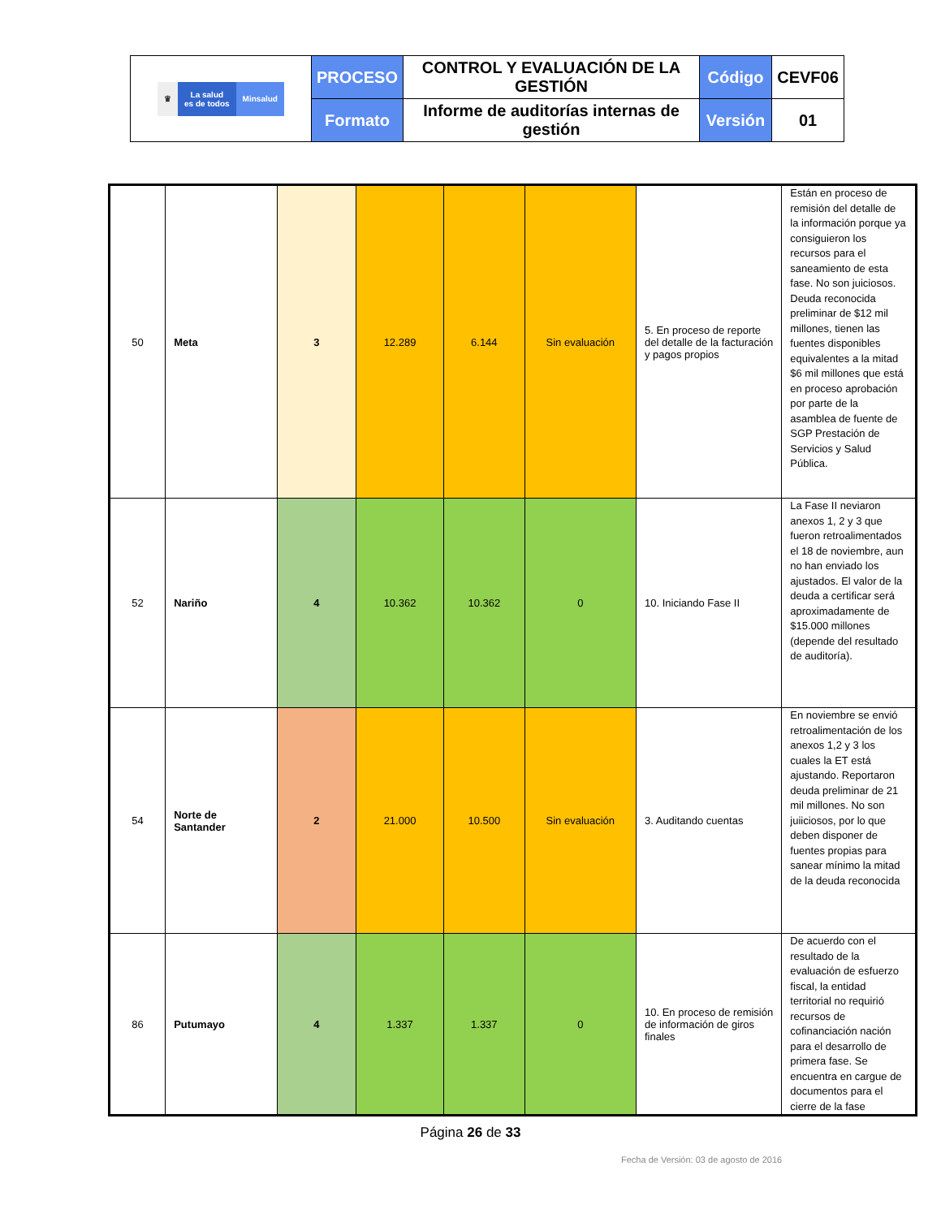| ♛ La salud es de todos Minsalud | PROCESO | CONTROL Y EVALUACIÓN DE LA GESTIÓN | Código | CEVF06 |
| | Formato | Informe de auditorías internas de gestión | Versión | 01 |
| 50 | Meta | 3 | 12.289 | 6.144 | Sin evaluación | 5. En proceso de reporte del detalle de la facturación y pagos propios | Están en proceso de remisión del detalle de la información porque ya consiguieron los recursos para el saneamiento de esta fase. No son juiciosos. Deuda reconocida preliminar de $12 mil millones, tienen las fuentes disponibles equivalentes a la mitad $6 mil millones que está en proceso aprobación por parte de la asamblea de fuente de SGP Prestación de Servicios y Salud Pública. |
| 52 | Nariño | 4 | 10.362 | 10.362 | 0 | 10. Iniciando Fase II | La Fase II neviaron anexos 1, 2 y 3 que fueron retroalimentados el 18 de noviembre, aun no han enviado los ajustados. El valor de la deuda a certificar será aproximadamente de $15.000 millones (depende del resultado de auditoría). |
| 54 | Norte de Santander | 2 | 21.000 | 10.500 | Sin evaluación | 3. Auditando cuentas | En noviembre se envió retroalimentación de los anexos 1,2 y 3 los cuales la ET está ajustando. Reportaron deuda preliminar de 21 mil millones. No son juiiciosos, por lo que deben disponer de fuentes propias para sanear mínimo la mitad de la deuda reconocida |
| 86 | Putumayo | 4 | 1.337 | 1.337 | 0 | 10. En proceso de remisión de información de giros finales | De acuerdo con el resultado de la evaluación de esfuerzo fiscal, la entidad territorial no requirió recursos de cofinanciación nación para el desarrollo de primera fase. Se encuentra en cargue de documentos para el cierre de la fase |
Página 26 de 33
Fecha de Versión: 03 de agosto de 2016